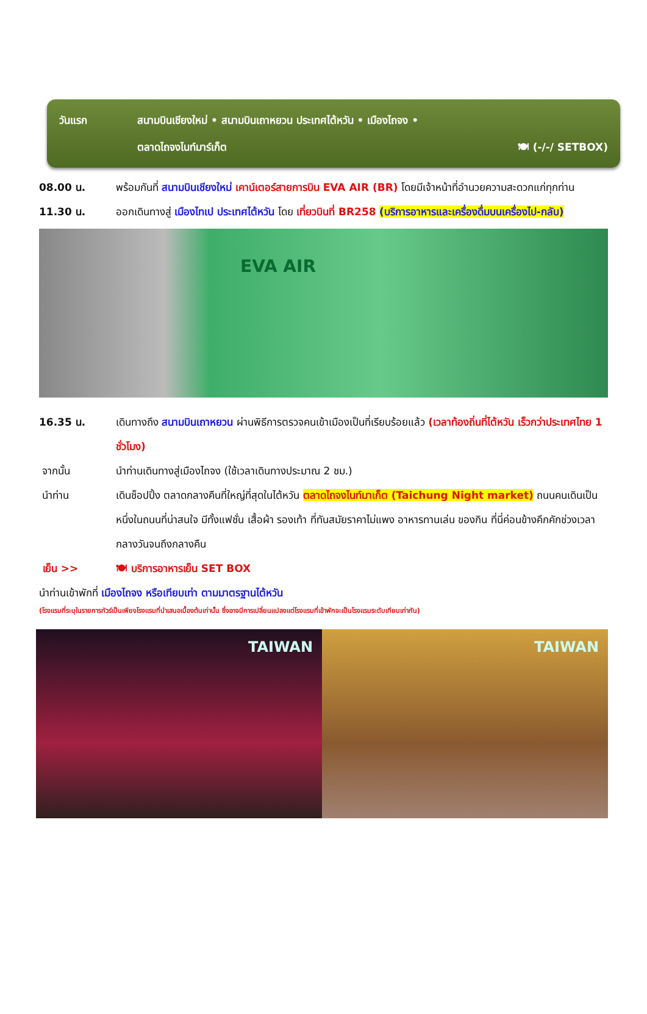วันแรก สนามบินเชียงใหม่ • สนามบินเถาหยวน ประเทศไต้หวัน • เมืองไถจง •
ตลาดไถจงไนท์มาร์เก็ต 🍽 (-/-/ SETBOX)
08.00 น. พร้อมกันที่ สนามบินเชียงใหม่ เคาน์เตอร์สายการบิน EVA AIR (BR) โดยมีเจ้าหน้าที่อำนวยความสะดวกแก่ทุกท่าน
11.30 น. ออกเดินทางสู่ เมืองไทเป ประเทศไต้หวัน โดย เที่ยวบินที่ BR258 (บริการอาหารและเครื่องดื่มบนเครื่องไป-กลับ)
EVA AIR
16.35 น. เดินทางถึง สนามบินเถาหยวน ผ่านพิธีการตรวจคนเข้าเมืองเป็นที่เรียบร้อยแล้ว (เวลาท้องถิ่นที่ไต้หวัน เร็วกว่าประเทศไทย 1 ชั่วโมง)
จากนั้น นำท่านเดินทางสู่เมืองไถจง (ใช้เวลาเดินทางประมาณ 2 ชม.)
นำท่าน เดินช็อปปิ้ง ตลาดกลางคืนที่ใหญ่ที่สุดในไต้หวัน ตลาดไถจงไนท์มาเก็ต (Taichung Night market) ถนนคนเดินเป็นหนึ่งในถนนที่น่าสนใจ มีทั้งแฟชั่น เสื้อผ้า รองเท้า ที่ทันสมัยราคาไม่แพง อาหารทานเล่น ของกิน ที่นี่ค่อนข้างคึกคักช่วงเวลากลางวันจนถึงกลางคืน
เย็น >> 🍽 บริการอาหารเย็น SET BOX
นำท่านเข้าพักที่ เมืองไถจง หรือเทียบเท่า ตามมาตรฐานไต้หวัน
(โรงแรมที่ระบุในรายการทัวร์เป็นเพียงโรงแรมที่นำเสนอเบื้องต้นเท่านั้น ซึ่งอาจมีการเปลี่ยนแปลงแต่โรงแรมที่เข้าพักจะเป็นโรงแรมระดับเทียบเท่ากัน)
TAIWAN TAIWAN